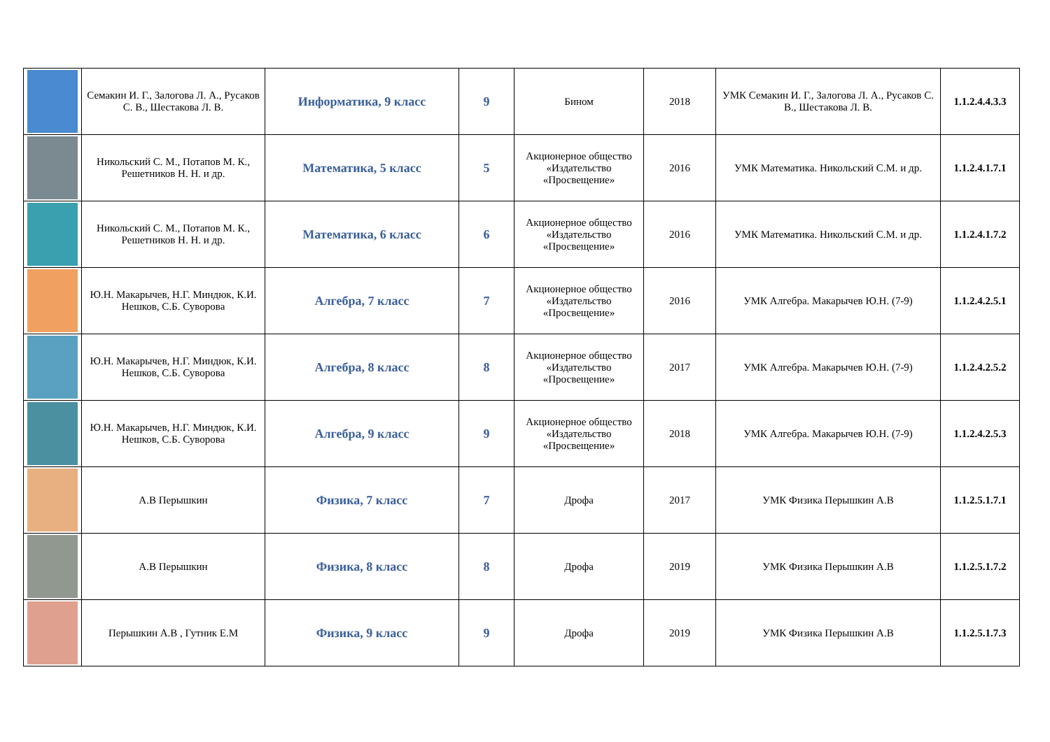| | Семакин И. Г., Залогова Л. А., Русаков С. В., Шестакова Л. В. | Информатика, 9 класс | 9 | Бином | 2018 | УМК Семакин И. Г., Залогова Л. А., Русаков С. В., Шестакова Л. В. | 1.1.2.4.4.3.3 |
| | Никольский С. М., Потапов М. К., Решетников Н. Н. и др. | Математика, 5 класс | 5 | Акционерное общество «Издательство «Просвещение» | 2016 | УМК Математика. Никольский С.М. и др. | 1.1.2.4.1.7.1 |
| | Никольский С. М., Потапов М. К., Решетников Н. Н. и др. | Математика, 6 класс | 6 | Акционерное общество «Издательство «Просвещение» | 2016 | УМК Математика. Никольский С.М. и др. | 1.1.2.4.1.7.2 |
| | Ю.Н. Макарычев, Н.Г. Миндюк, К.И. Нешков, С.Б. Суворова | Алгебра, 7 класс | 7 | Акционерное общество «Издательство «Просвещение» | 2016 | УМК Алгебра. Макарычев Ю.Н. (7-9) | 1.1.2.4.2.5.1 |
| | Ю.Н. Макарычев, Н.Г. Миндюк, К.И. Нешков, С.Б. Суворова | Алгебра, 8 класс | 8 | Акционерное общество «Издательство «Просвещение» | 2017 | УМК Алгебра. Макарычев Ю.Н. (7-9) | 1.1.2.4.2.5.2 |
| | Ю.Н. Макарычев, Н.Г. Миндюк, К.И. Нешков, С.Б. Суворова | Алгебра, 9 класс | 9 | Акционерное общество «Издательство «Просвещение» | 2018 | УМК Алгебра. Макарычев Ю.Н. (7-9) | 1.1.2.4.2.5.3 |
| | А.В Перышкин | Физика, 7 класс | 7 | Дрофа | 2017 | УМК Физика Перышкин А.В | 1.1.2.5.1.7.1 |
| | А.В Перышкин | Физика, 8 класс | 8 | Дрофа | 2019 | УМК Физика Перышкин А.В | 1.1.2.5.1.7.2 |
| | Перышкин А.В , Гутник Е.М | Физика, 9 класс | 9 | Дрофа | 2019 | УМК Физика Перышкин А.В | 1.1.2.5.1.7.3 |